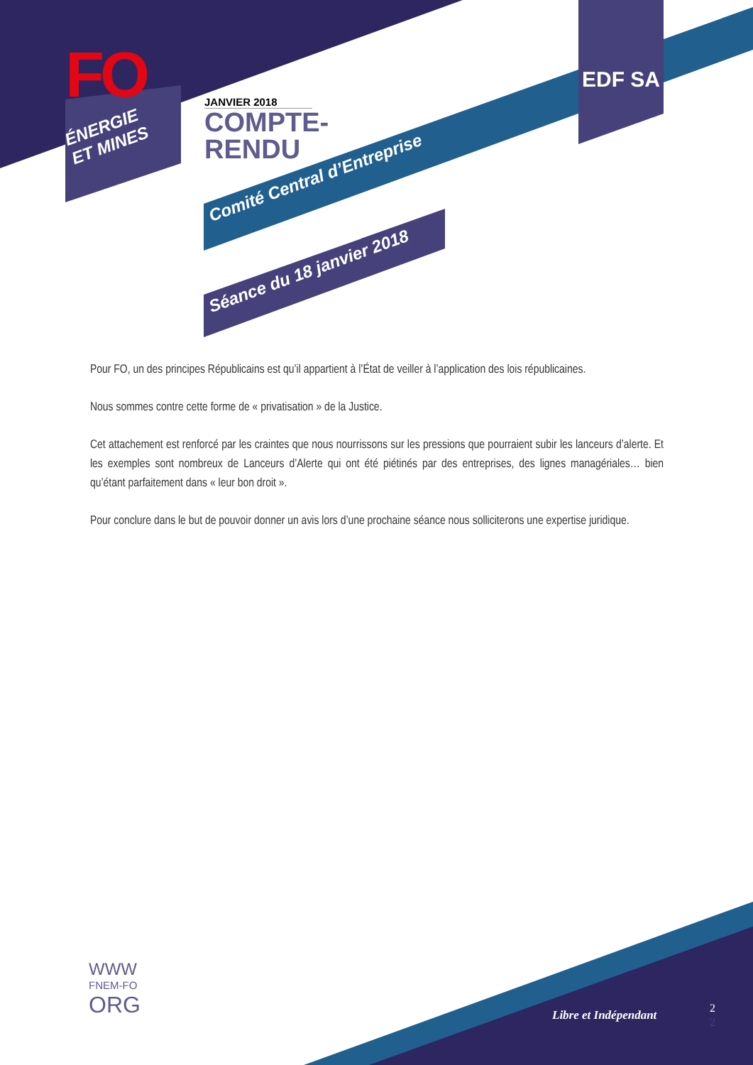FO
ÉNERGIE
ET MINES
JANVIER 2018
COMPTE-
RENDU
EDF SA
Comité Central d’Entreprise
Séance du 18 janvier 2018
Pour FO, un des principes Républicains est qu’il appartient à l’État de veiller à l’application des lois républicaines.
Nous sommes contre cette forme de « privatisation » de la Justice.
Cet attachement est renforcé par les craintes que nous nourrissons sur les pressions que pourraient subir les lanceurs d’alerte. Et les exemples sont nombreux de Lanceurs d’Alerte qui ont été piétinés par des entreprises, des lignes managériales… bien qu’étant parfaitement dans « leur bon droit ».
Pour conclure dans le but de pouvoir donner un avis lors d’une prochaine séance nous solliciterons une expertise juridique.
WWW
FNEM-FO
ORG
Libre et Indépendant
2
2